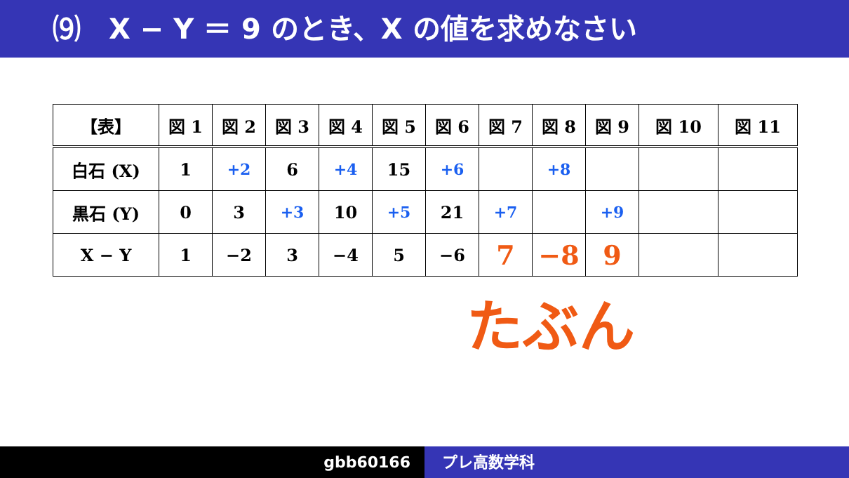⑼　X − Y ＝ 9 のとき、X の値を求めなさい
| 【表】 | 図 1 | 図 2 | 図 3 | 図 4 | 図 5 | 図 6 | 図 7 | 図 8 | 図 9 | 図 10 | 図 11 |
| --- | --- | --- | --- | --- | --- | --- | --- | --- | --- | --- | --- |
| 白石 (X) | 1 | +2 | 6 | +4 | 15 | +6 | | +8 | | | |
| 黒石 (Y) | 0 | 3 | +3 | 10 | +5 | 21 | +7 | | +9 | | |
| X − Y | 1 | −2 | 3 | −4 | 5 | −6 | 7 | −8 | 9 | | |
たぶん
gbb60166 プレ高数学科